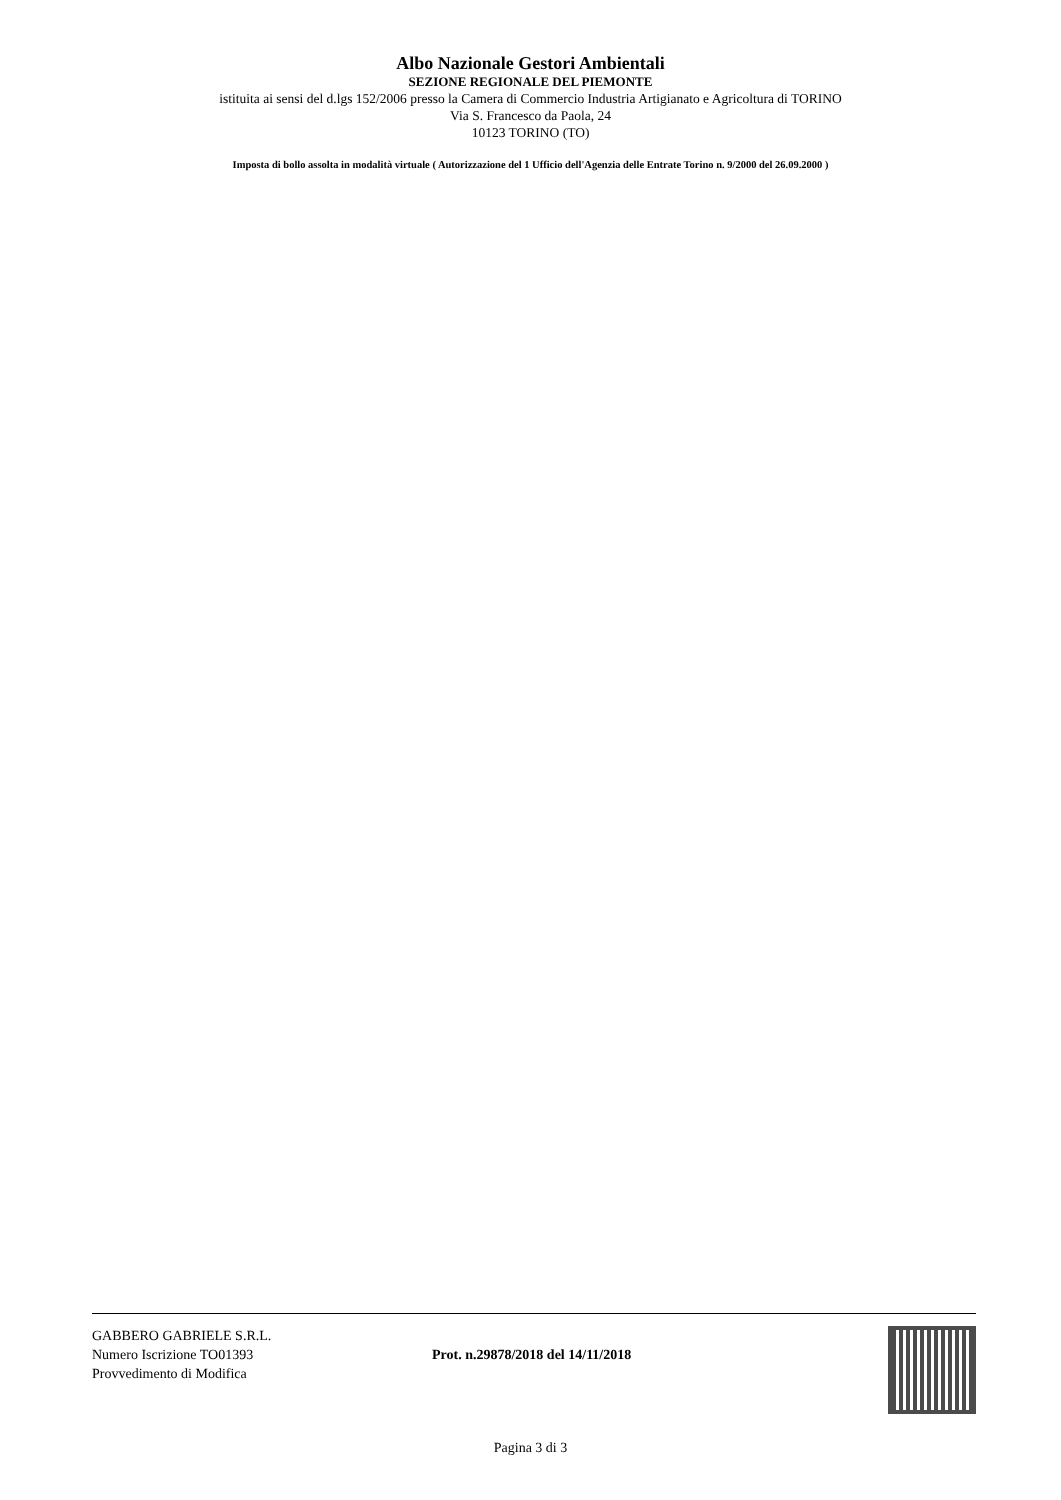Albo Nazionale Gestori Ambientali
SEZIONE REGIONALE DEL PIEMONTE
istituita ai sensi del d.lgs 152/2006 presso la Camera di Commercio Industria Artigianato e Agricoltura di TORINO
Via S. Francesco da Paola, 24
10123 TORINO (TO)
Imposta di bollo assolta in modalità virtuale ( Autorizzazione del 1 Ufficio dell'Agenzia delle Entrate Torino n. 9/2000 del 26.09.2000 )
GABBERO GABRIELE S.R.L.
Numero Iscrizione TO01393
Provvedimento di Modifica
Prot. n.29878/2018 del 14/11/2018
Pagina 3 di 3